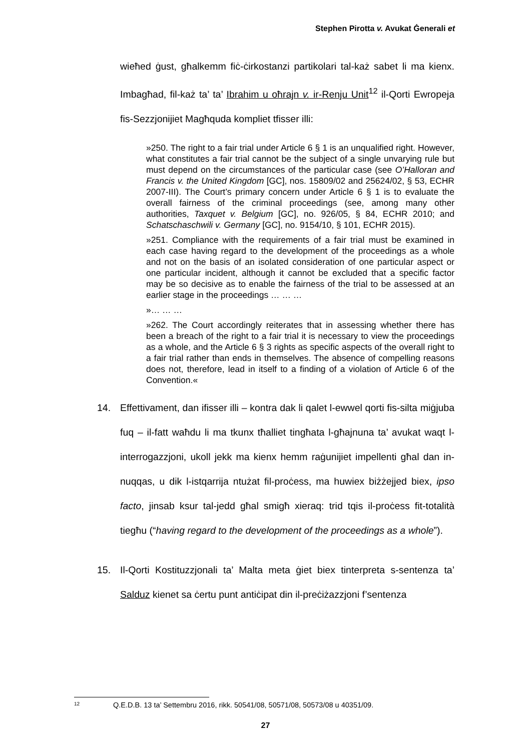Stephen Pirotta v. Avukat Ġenerali et
wieħed ġust, għalkemm fiċ-ċirkostanzi partikolari tal-każ sabet li ma kienx. Imbagħad, fil-każ ta’ ta’ Ibrahim u oħrajn v. ir-Renju Unit<sup>12</sup> il-Qorti Ewropeja fis-Sezzjonijiet Magħquda kompliet tfisser illi:
»250. The right to a fair trial under Article 6 § 1 is an unqualified right. However, what constitutes a fair trial cannot be the subject of a single unvarying rule but must depend on the circumstances of the particular case (see O’Halloran and Francis v. the United Kingdom [GC], nos. 15809/02 and 25624/02, § 53, ECHR 2007-III). The Court’s primary concern under Article 6 § 1 is to evaluate the overall fairness of the criminal proceedings (see, among many other authorities, Taxquet v. Belgium [GC], no. 926/05, § 84, ECHR 2010; and Schatschaschwili v. Germany [GC], no. 9154/10, § 101, ECHR 2015).
»251. Compliance with the requirements of a fair trial must be examined in each case having regard to the development of the proceedings as a whole and not on the basis of an isolated consideration of one particular aspect or one particular incident, although it cannot be excluded that a specific factor may be so decisive as to enable the fairness of the trial to be assessed at an earlier stage in the proceedings … … …
»… … …
»262. The Court accordingly reiterates that in assessing whether there has been a breach of the right to a fair trial it is necessary to view the proceedings as a whole, and the Article 6 § 3 rights as specific aspects of the overall right to a fair trial rather than ends in themselves. The absence of compelling reasons does not, therefore, lead in itself to a finding of a violation of Article 6 of the Convention.«
14. Effettivament, dan ifisser illi – kontra dak li qalet l-ewwel qorti fis-silta miġjuba fuq – il-fatt waħdu li ma tkunx tħalliet tingħata l-għajnuna ta’ avukat waqt l-interrogazzjoni, ukoll jekk ma kienx hemm raġunijiet impellenti għal dan in-nuqqas, u dik l-istqarrija ntużat fil-proċess, ma huwiex biżżejjed biex, ipso facto, jinsab ksur tal-jedd għal smigħ xieraq: trid tqis il-proċess fit-totalità tiegħu (“having regard to the development of the proceedings as a whole”).
15. Il-Qorti Kostituzzjonali ta’ Malta meta ġiet biex tinterpreta s-sentenza ta’ Salduz kienet sa ċertu punt antiċipat din il-preċiżazzjoni f’sentenza
12 Q.E.D.B. 13 ta’ Settembru 2016, rikk. 50541/08, 50571/08, 50573/08 u 40351/09.
27